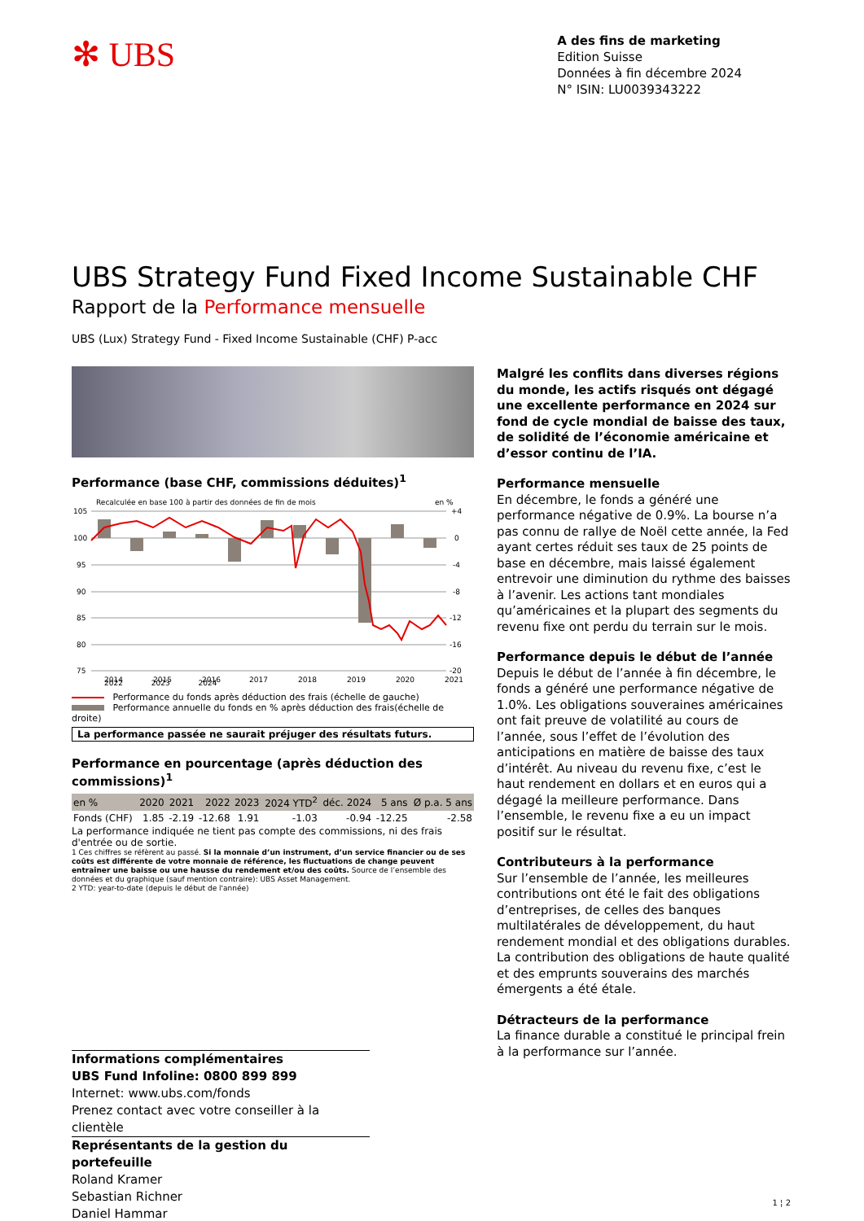✻ UBS
A des fins de marketing
Edition Suisse
Données à fin décembre 2024
N° ISIN: LU0039343222
UBS Strategy Fund Fixed Income Sustainable CHF
Rapport de la Performance mensuelle
UBS (Lux) Strategy Fund - Fixed Income Sustainable (CHF) P-acc
Performance (base CHF, commissions déduites)<sup>1</sup>
Recalculée en base 100 à partir des données de fin de mois
en %
105
100
95
90
85
80
75
+4
0
-4
-8
-12
-16
-20
2014
2015
2016
2017
2018
2019
2020
2021
2022 2023 2024
Performance du fonds après déduction des frais (échelle de gauche)
Performance annuelle du fonds en % après déduction des frais(échelle de droite)
La performance passée ne saurait préjuger des résultats futurs.
Performance en pourcentage (après déduction des commissions)<sup>1</sup>
| en % | 2020 | 2021 | 2022 | 2023 | 2024 YTD<sup>2</sup> | déc. 2024 | 5 ans | Ø p.a. 5 ans |
| --- | --- | --- | --- | --- | --- | --- | --- | --- |
| Fonds (CHF) | 1.85 | -2.19 | -12.68 | 1.91 | -1.03 | -0.94 | -12.25 | -2.58 |
La performance indiquée ne tient pas compte des commissions, ni des frais d'entrée ou de sortie.
1 Ces chiffres se réfèrent au passé. Si la monnaie d’un instrument, d’un service financier ou de ses coûts est différente de votre monnaie de référence, les fluctuations de change peuvent entraîner une baisse ou une hausse du rendement et/ou des coûts. Source de l’ensemble des données et du graphique (sauf mention contraire): UBS Asset Management.
2 YTD: year-to-date (depuis le début de l'année)
Malgré les conflits dans diverses régions du monde, les actifs risqués ont dégagé une excellente performance en 2024 sur fond de cycle mondial de baisse des taux, de solidité de l’économie américaine et d’essor continu de l’IA.
Performance mensuelle
En décembre, le fonds a généré une performance négative de 0.9%. La bourse n’a pas connu de rallye de Noël cette année, la Fed ayant certes réduit ses taux de 25 points de base en décembre, mais laissé également entrevoir une diminution du rythme des baisses à l’avenir. Les actions tant mondiales qu’américaines et la plupart des segments du revenu fixe ont perdu du terrain sur le mois.
Performance depuis le début de l’année
Depuis le début de l’année à fin décembre, le fonds a généré une performance négative de 1.0%. Les obligations souveraines américaines ont fait preuve de volatilité au cours de l’année, sous l’effet de l’évolution des anticipations en matière de baisse des taux d’intérêt. Au niveau du revenu fixe, c’est le haut rendement en dollars et en euros qui a dégagé la meilleure performance. Dans l’ensemble, le revenu fixe a eu un impact positif sur le résultat.
Contributeurs à la performance
Sur l’ensemble de l’année, les meilleures contributions ont été le fait des obligations d’entreprises, de celles des banques multilatérales de développement, du haut rendement mondial et des obligations durables. La contribution des obligations de haute qualité et des emprunts souverains des marchés émergents a été étale.
Détracteurs de la performance
La finance durable a constitué le principal frein à la performance sur l’année.
Informations complémentaires
UBS Fund Infoline: 0800 899 899
Internet: www.ubs.com/fonds
Prenez contact avec votre conseiller à la clientèle
Représentants de la gestion du portefeuille
Roland Kramer
Sebastian Richner
Daniel Hammar
1 ¦ 2